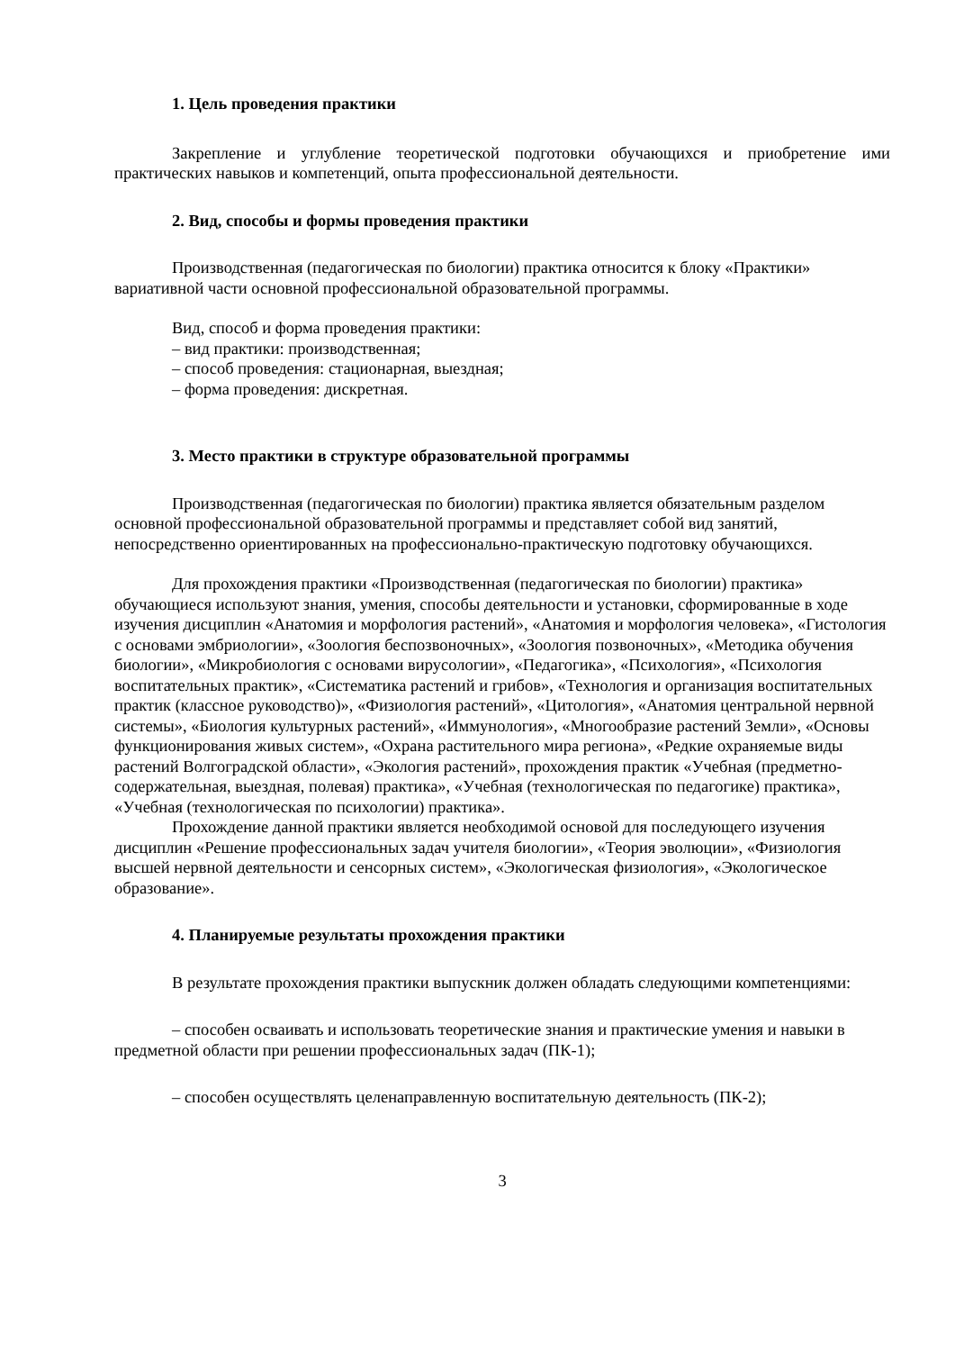1. Цель проведения практики
Закрепление и углубление теоретической подготовки обучающихся и приобретение ими практических навыков и компетенций, опыта профессиональной деятельности.
2. Вид, способы и формы проведения практики
Производственная (педагогическая по биологии) практика относится к блоку «Практики» вариативной части основной профессиональной образовательной программы.
Вид, способ и форма проведения практики:
– вид практики: производственная;
– способ проведения: стационарная, выездная;
– форма проведения: дискретная.
3. Место практики в структуре образовательной программы
Производственная (педагогическая по биологии) практика является обязательным разделом основной профессиональной образовательной программы и представляет собой вид занятий, непосредственно ориентированных на профессионально-практическую подготовку обучающихся.
Для прохождения практики «Производственная (педагогическая по биологии) практика» обучающиеся используют знания, умения, способы деятельности и установки, сформированные в ходе изучения дисциплин «Анатомия и морфология растений», «Анатомия и морфология человека», «Гистология с основами эмбриологии», «Зоология беспозвоночных», «Зоология позвоночных», «Методика обучения биологии», «Микробиология с основами вирусологии», «Педагогика», «Психология», «Психология воспитательных практик», «Систематика растений и грибов», «Технология и организация воспитательных практик (классное руководство)», «Физиология растений», «Цитология», «Анатомия центральной нервной системы», «Биология культурных растений», «Иммунология», «Многообразие растений Земли», «Основы функционирования живых систем», «Охрана растительного мира региона», «Редкие охраняемые виды растений Волгоградской области», «Экология растений», прохождения практик «Учебная (предметно-содержательная, выездная, полевая) практика», «Учебная (технологическая по педагогике) практика», «Учебная (технологическая по психологии) практика».
Прохождение данной практики является необходимой основой для последующего изучения дисциплин «Решение профессиональных задач учителя биологии», «Теория эволюции», «Физиология высшей нервной деятельности и сенсорных систем», «Экологическая физиология», «Экологическое образование».
4. Планируемые результаты прохождения практики
В результате прохождения практики выпускник должен обладать следующими компетенциями:
– способен осваивать и использовать теоретические знания и практические умения и навыки в предметной области при решении профессиональных задач (ПК-1);
– способен осуществлять целенаправленную воспитательную деятельность (ПК-2);
3